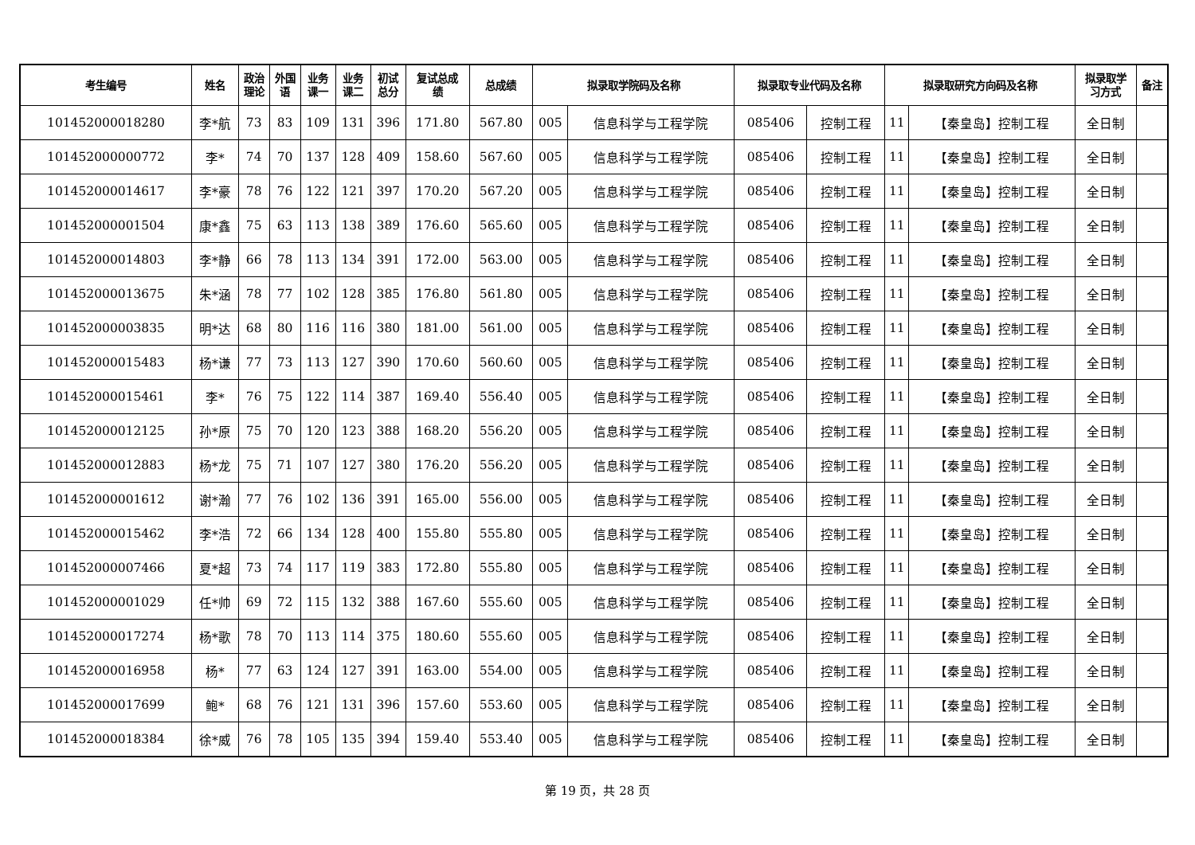| 考生编号 | 姓名 | 政治 理论 | 外国 语 | 业务 课一 | 业务 课二 | 初试 总分 | 复试总成 绩 | 总成绩 | 拟录取学院码及名称 | | 拟录取专业代码及名称 | | 拟录取研究方向码及名称 | | 拟录取学 习方式 | 备注 |
| --- | --- | --- | --- | --- | --- | --- | --- | --- | --- | --- | --- | --- | --- | --- | --- | --- |
| 101452000018280 | 李*航 | 73 | 83 | 109 | 131 | 396 | 171.80 | 567.80 | 005 | 信息科学与工程学院 | 085406 | 控制工程 | 11 | 【秦皇岛】控制工程 | 全日制 | |
| 101452000000772 | 李* | 74 | 70 | 137 | 128 | 409 | 158.60 | 567.60 | 005 | 信息科学与工程学院 | 085406 | 控制工程 | 11 | 【秦皇岛】控制工程 | 全日制 | |
| 101452000014617 | 李*豪 | 78 | 76 | 122 | 121 | 397 | 170.20 | 567.20 | 005 | 信息科学与工程学院 | 085406 | 控制工程 | 11 | 【秦皇岛】控制工程 | 全日制 | |
| 101452000001504 | 康*鑫 | 75 | 63 | 113 | 138 | 389 | 176.60 | 565.60 | 005 | 信息科学与工程学院 | 085406 | 控制工程 | 11 | 【秦皇岛】控制工程 | 全日制 | |
| 101452000014803 | 李*静 | 66 | 78 | 113 | 134 | 391 | 172.00 | 563.00 | 005 | 信息科学与工程学院 | 085406 | 控制工程 | 11 | 【秦皇岛】控制工程 | 全日制 | |
| 101452000013675 | 朱*涵 | 78 | 77 | 102 | 128 | 385 | 176.80 | 561.80 | 005 | 信息科学与工程学院 | 085406 | 控制工程 | 11 | 【秦皇岛】控制工程 | 全日制 | |
| 101452000003835 | 明*达 | 68 | 80 | 116 | 116 | 380 | 181.00 | 561.00 | 005 | 信息科学与工程学院 | 085406 | 控制工程 | 11 | 【秦皇岛】控制工程 | 全日制 | |
| 101452000015483 | 杨*谦 | 77 | 73 | 113 | 127 | 390 | 170.60 | 560.60 | 005 | 信息科学与工程学院 | 085406 | 控制工程 | 11 | 【秦皇岛】控制工程 | 全日制 | |
| 101452000015461 | 李* | 76 | 75 | 122 | 114 | 387 | 169.40 | 556.40 | 005 | 信息科学与工程学院 | 085406 | 控制工程 | 11 | 【秦皇岛】控制工程 | 全日制 | |
| 101452000012125 | 孙*原 | 75 | 70 | 120 | 123 | 388 | 168.20 | 556.20 | 005 | 信息科学与工程学院 | 085406 | 控制工程 | 11 | 【秦皇岛】控制工程 | 全日制 | |
| 101452000012883 | 杨*龙 | 75 | 71 | 107 | 127 | 380 | 176.20 | 556.20 | 005 | 信息科学与工程学院 | 085406 | 控制工程 | 11 | 【秦皇岛】控制工程 | 全日制 | |
| 101452000001612 | 谢*瀚 | 77 | 76 | 102 | 136 | 391 | 165.00 | 556.00 | 005 | 信息科学与工程学院 | 085406 | 控制工程 | 11 | 【秦皇岛】控制工程 | 全日制 | |
| 101452000015462 | 李*浩 | 72 | 66 | 134 | 128 | 400 | 155.80 | 555.80 | 005 | 信息科学与工程学院 | 085406 | 控制工程 | 11 | 【秦皇岛】控制工程 | 全日制 | |
| 101452000007466 | 夏*超 | 73 | 74 | 117 | 119 | 383 | 172.80 | 555.80 | 005 | 信息科学与工程学院 | 085406 | 控制工程 | 11 | 【秦皇岛】控制工程 | 全日制 | |
| 101452000001029 | 任*帅 | 69 | 72 | 115 | 132 | 388 | 167.60 | 555.60 | 005 | 信息科学与工程学院 | 085406 | 控制工程 | 11 | 【秦皇岛】控制工程 | 全日制 | |
| 101452000017274 | 杨*歌 | 78 | 70 | 113 | 114 | 375 | 180.60 | 555.60 | 005 | 信息科学与工程学院 | 085406 | 控制工程 | 11 | 【秦皇岛】控制工程 | 全日制 | |
| 101452000016958 | 杨* | 77 | 63 | 124 | 127 | 391 | 163.00 | 554.00 | 005 | 信息科学与工程学院 | 085406 | 控制工程 | 11 | 【秦皇岛】控制工程 | 全日制 | |
| 101452000017699 | 鲍* | 68 | 76 | 121 | 131 | 396 | 157.60 | 553.60 | 005 | 信息科学与工程学院 | 085406 | 控制工程 | 11 | 【秦皇岛】控制工程 | 全日制 | |
| 101452000018384 | 徐*威 | 76 | 78 | 105 | 135 | 394 | 159.40 | 553.40 | 005 | 信息科学与工程学院 | 085406 | 控制工程 | 11 | 【秦皇岛】控制工程 | 全日制 | |
第 19 页，共 28 页